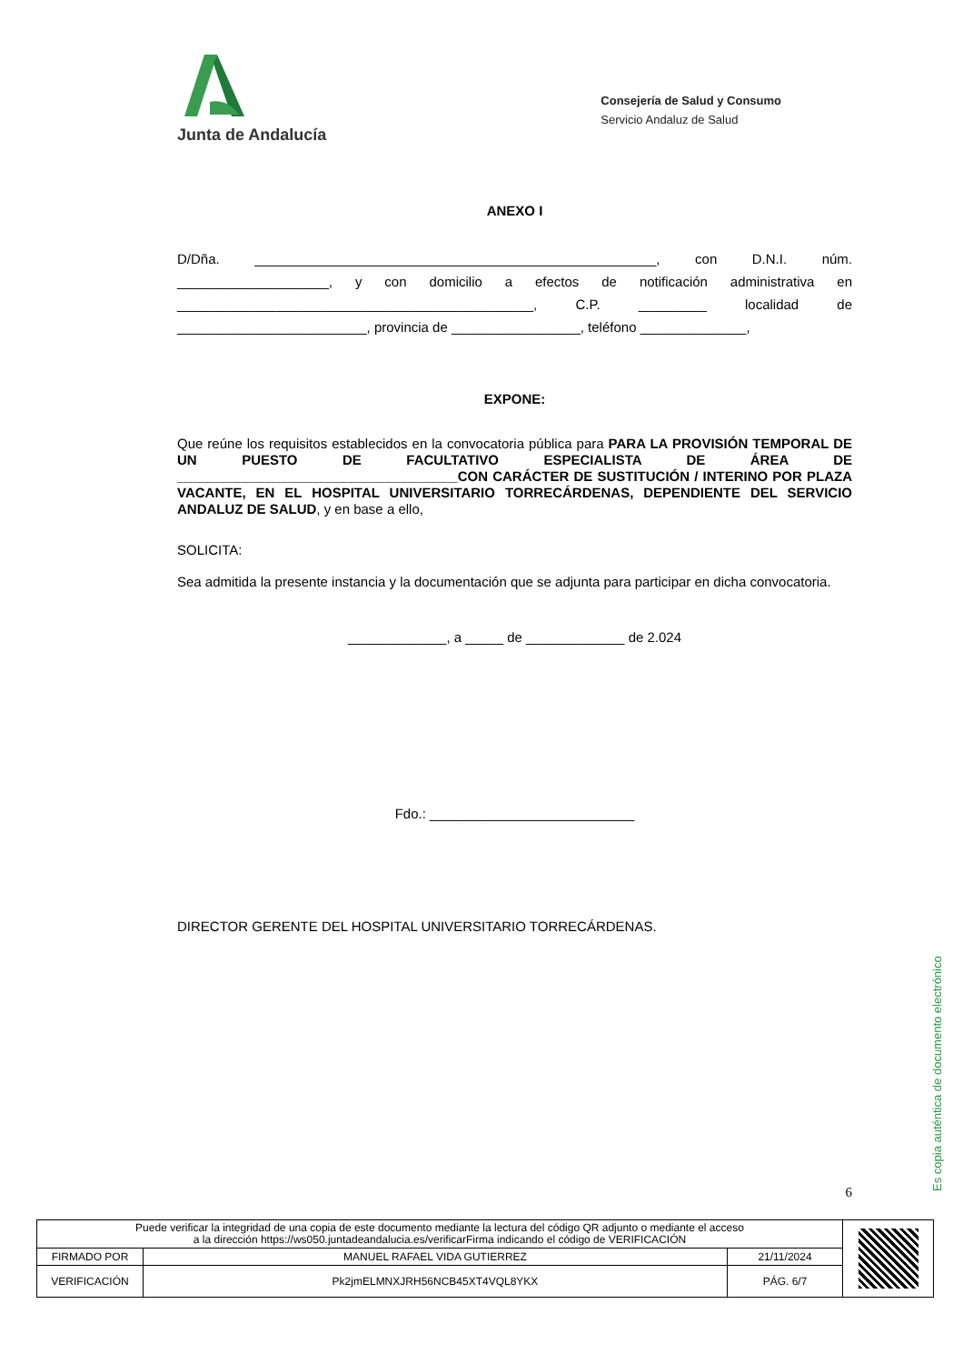Junta de Andalucía
Consejería de Salud y Consumo
Servicio Andaluz de Salud
ANEXO I
D/Dña. _____________________________________________________, con D.N.I. núm. ____________________, y con domicilio a efectos de notificación administrativa en _______________________________________________, C.P. _________ localidad de _________________________, provincia de _________________, teléfono ______________,
EXPONE:
Que reúne los requisitos establecidos en la convocatoria pública para PARA LA PROVISIÓN TEMPORAL DE UN PUESTO DE FACULTATIVO ESPECIALISTA DE ÁREA DE _____________________________________CON CARÁCTER DE SUSTITUCIÓN / INTERINO POR PLAZA VACANTE, EN EL HOSPITAL UNIVERSITARIO TORRECÁRDENAS, DEPENDIENTE DEL SERVICIO ANDALUZ DE SALUD, y en base a ello,
SOLICITA:
Sea admitida la presente instancia y la documentación que se adjunta para participar en dicha convocatoria.
_____________, a _____ de _____________ de 2.024
Fdo.: ___________________________
DIRECTOR GERENTE DEL HOSPITAL UNIVERSITARIO TORRECÁRDENAS.
6
Es copia auténtica de documento electrónico
| Puede verificar la integridad de una copia de este documento mediante la lectura del código QR adjunto o mediante el acceso a la dirección https://ws050.juntadeandalucia.es/verificarFirma indicando el código de VERIFICACIÓN | | | |
| FIRMADO POR | MANUEL RAFAEL VIDA GUTIERREZ | 21/11/2024 | |
| VERIFICACIÓN | Pk2jmELMNXJRH56NCB45XT4VQL8YKX | PÁG. 6/7 | |